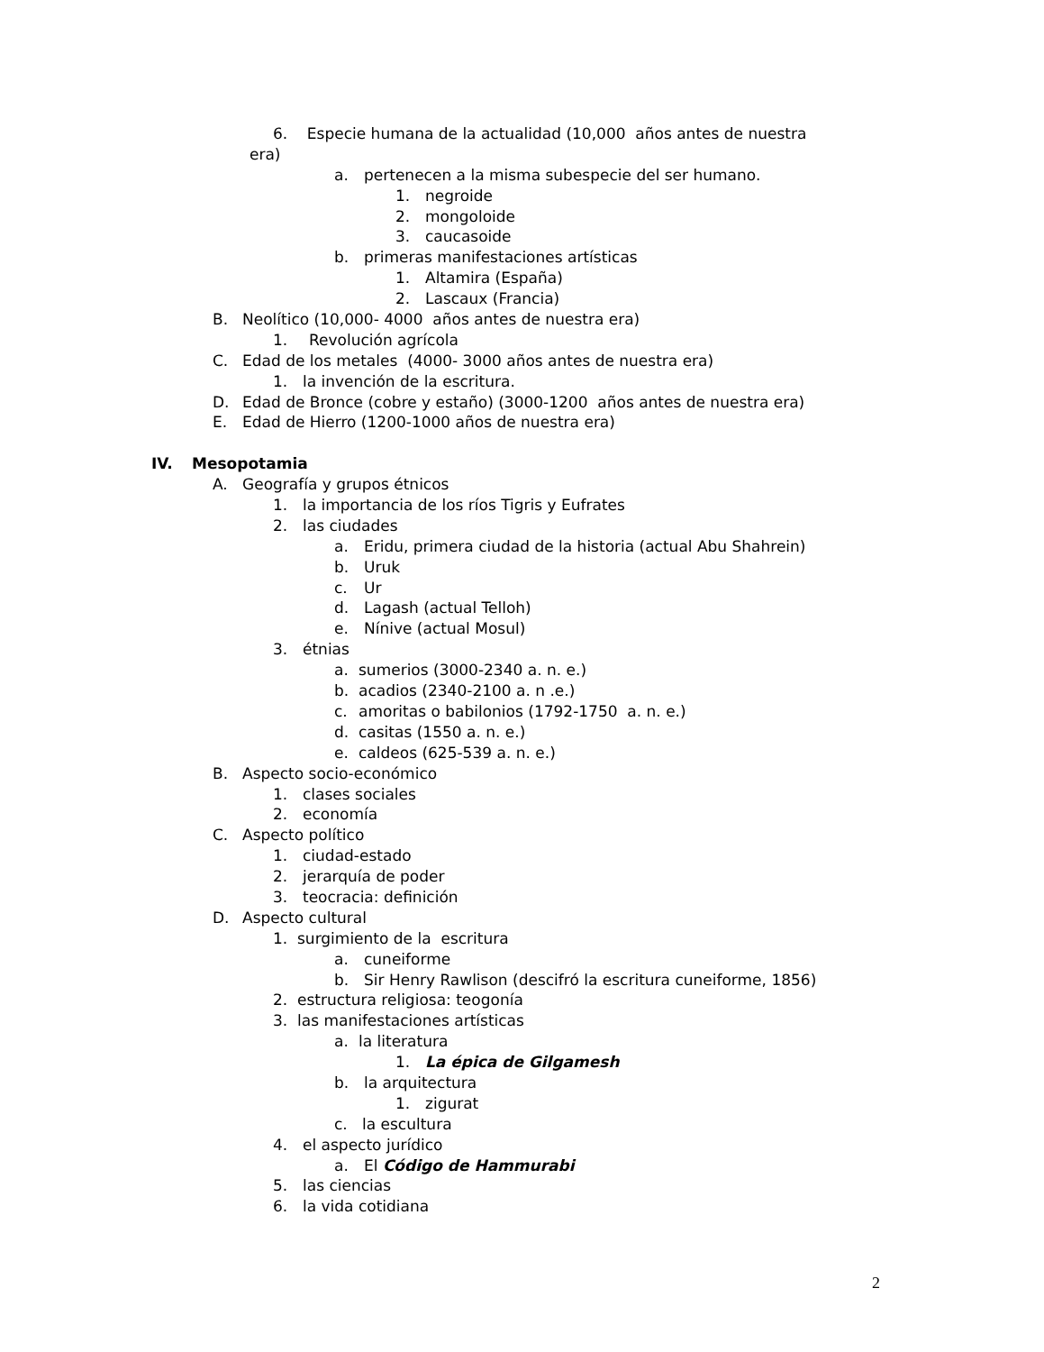6. Especie humana de la actualidad (10,000 años antes de nuestra
era)
a. pertenecen a la misma subespecie del ser humano.
1. negroide
2. mongoloide
3. caucasoide
b. primeras manifestaciones artísticas
1. Altamira (España)
2. Lascaux (Francia)
B. Neolítico (10,000- 4000 años antes de nuestra era)
1. Revolución agrícola
C. Edad de los metales (4000- 3000 años antes de nuestra era)
1. la invención de la escritura.
D. Edad de Bronce (cobre y estaño) (3000-1200 años antes de nuestra era)
E. Edad de Hierro (1200-1000 años de nuestra era)
IV. Mesopotamia
A. Geografía y grupos étnicos
1. la importancia de los ríos Tigris y Eufrates
2. las ciudades
a. Eridu, primera ciudad de la historia (actual Abu Shahrein)
b. Uruk
c. Ur
d. Lagash (actual Telloh)
e. Nínive (actual Mosul)
3. étnias
a. sumerios (3000-2340 a. n. e.)
b. acadios (2340-2100 a. n .e.)
c. amoritas o babilonios (1792-1750 a. n. e.)
d. casitas (1550 a. n. e.)
e. caldeos (625-539 a. n. e.)
B. Aspecto socio-económico
1. clases sociales
2. economía
C. Aspecto político
1. ciudad-estado
2. jerarquía de poder
3. teocracia: definición
D. Aspecto cultural
1. surgimiento de la escritura
a. cuneiforme
b. Sir Henry Rawlison (descifró la escritura cuneiforme, 1856)
2. estructura religiosa: teogonía
3. las manifestaciones artísticas
a. la literatura
1. La épica de Gilgamesh
b. la arquitectura
1. zigurat
c. la escultura
4. el aspecto jurídico
a. El Código de Hammurabi
5. las ciencias
6. la vida cotidiana
2